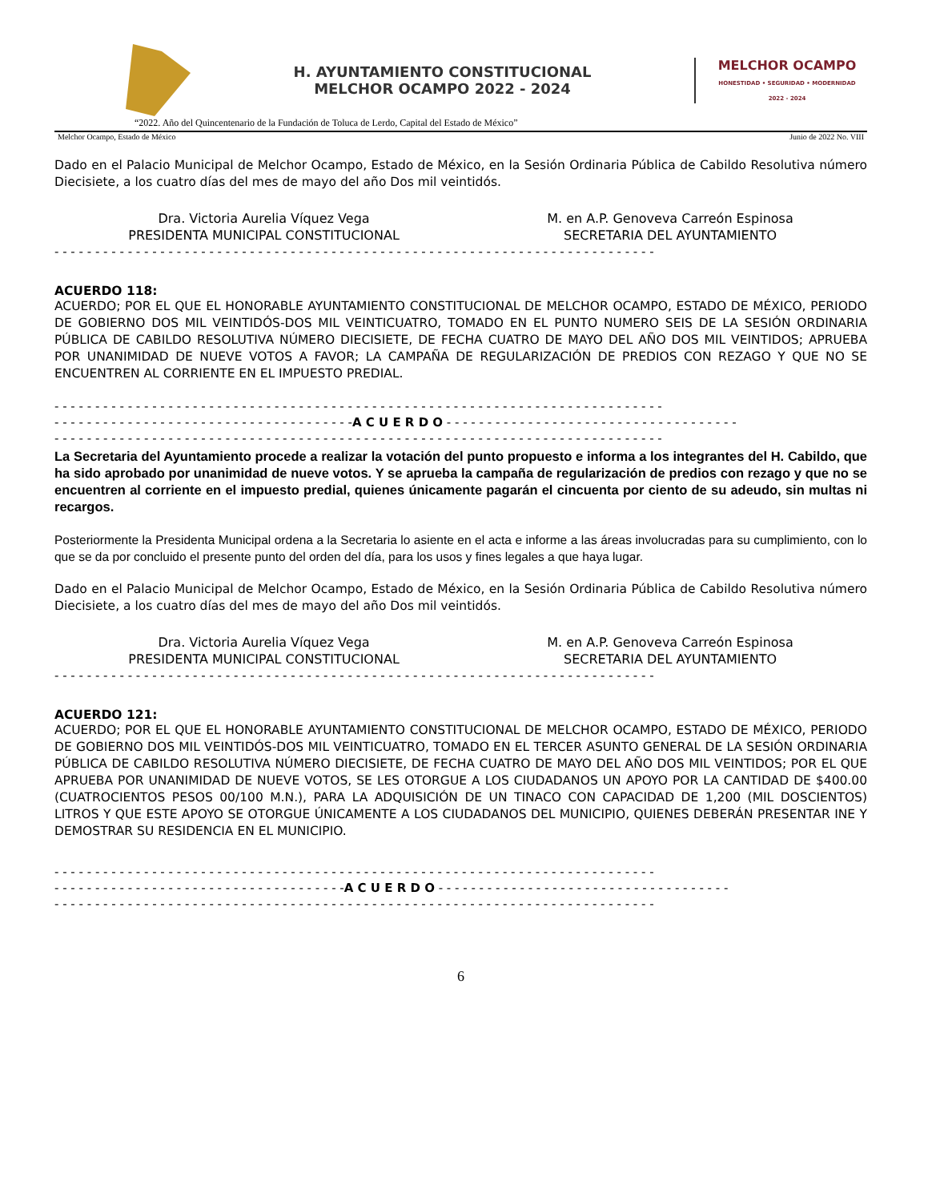H. AYUNTAMIENTO CONSTITUCIONAL
MELCHOR OCAMPO 2022 - 2024
MELCHOR OCAMPO
HONESTIDAD • SEGURIDAD • MODERNIDAD
2022 - 2024
“2022. Año del Quincentenario de la Fundación de Toluca de Lerdo, Capital del Estado de México”
Melchor Ocampo, Estado de México Junio de 2022 No. VIII
Dado en el Palacio Municipal de Melchor Ocampo, Estado de México, en la Sesión Ordinaria Pública de Cabildo Resolutiva número Diecisiete, a los cuatro días del mes de mayo del año Dos mil veintidós.
Dra. Victoria Aurelia Víquez Vega
PRESIDENTA MUNICIPAL CONSTITUCIONAL
M. en A.P. Genoveva Carreón Espinosa
SECRETARIA DEL AYUNTAMIENTO
- - - - - - - - - - - - - - - - - - - - - - - - - - - - - - - - - - - - - - - - - - - - - - - - - - - - - - - - - - - - - - - - - - - - - - - - - -
ACUERDO 118:
ACUERDO; POR EL QUE EL HONORABLE AYUNTAMIENTO CONSTITUCIONAL DE MELCHOR OCAMPO, ESTADO DE MÉXICO, PERIODO DE GOBIERNO DOS MIL VEINTIDÓS-DOS MIL VEINTICUATRO, TOMADO EN EL PUNTO NUMERO SEIS DE LA SESIÓN ORDINARIA PÚBLICA DE CABILDO RESOLUTIVA NÚMERO DIECISIETE, DE FECHA CUATRO DE MAYO DEL AÑO DOS MIL VEINTIDOS; APRUEBA POR UNANIMIDAD DE NUEVE VOTOS A FAVOR; LA CAMPAÑA DE REGULARIZACIÓN DE PREDIOS CON REZAGO Y QUE NO SE ENCUENTREN AL CORRIENTE EN EL IMPUESTO PREDIAL.
- - - - - - - - - - - - - - - - - - - - - - - - - - - - - - - - - - - - - - - - - - - - - - - - - - - - - - - - - - - - - - - - - - - - - - - - - - -
- - - - - - - - - - - - - - - - - - - - - - - - - - - - - - - - - - - - -A C U E R D O - - - - - - - - - - - - - - - - - - - - - - - - - - - - - - - - - - - -
- - - - - - - - - - - - - - - - - - - - - - - - - - - - - - - - - - - - - - - - - - - - - - - - - - - - - - - - - - - - - - - - - - - - - - - - - - -
La Secretaria del Ayuntamiento procede a realizar la votación del punto propuesto e informa a los integrantes del H. Cabildo, que ha sido aprobado por unanimidad de nueve votos. Y se aprueba la campaña de regularización de predios con rezago y que no se encuentren al corriente en el impuesto predial, quienes únicamente pagarán el cincuenta por ciento de su adeudo, sin multas ni recargos.
Posteriormente la Presidenta Municipal ordena a la Secretaria lo asiente en el acta e informe a las áreas involucradas para su cumplimiento, con lo que se da por concluido el presente punto del orden del día, para los usos y fines legales a que haya lugar.
Dado en el Palacio Municipal de Melchor Ocampo, Estado de México, en la Sesión Ordinaria Pública de Cabildo Resolutiva número Diecisiete, a los cuatro días del mes de mayo del año Dos mil veintidós.
Dra. Victoria Aurelia Víquez Vega
PRESIDENTA MUNICIPAL CONSTITUCIONAL
M. en A.P. Genoveva Carreón Espinosa
SECRETARIA DEL AYUNTAMIENTO
- - - - - - - - - - - - - - - - - - - - - - - - - - - - - - - - - - - - - - - - - - - - - - - - - - - - - - - - - - - - - - - - - - - - - - - - - -
ACUERDO 121:
ACUERDO; POR EL QUE EL HONORABLE AYUNTAMIENTO CONSTITUCIONAL DE MELCHOR OCAMPO, ESTADO DE MÉXICO, PERIODO DE GOBIERNO DOS MIL VEINTIDÓS-DOS MIL VEINTICUATRO, TOMADO EN EL TERCER ASUNTO GENERAL DE LA SESIÓN ORDINARIA PÚBLICA DE CABILDO RESOLUTIVA NÚMERO DIECISIETE, DE FECHA CUATRO DE MAYO DEL AÑO DOS MIL VEINTIDOS; POR EL QUE APRUEBA POR UNANIMIDAD DE NUEVE VOTOS, SE LES OTORGUE A LOS CIUDADANOS UN APOYO POR LA CANTIDAD DE $400.00 (CUATROCIENTOS PESOS 00/100 M.N.), PARA LA ADQUISICIÓN DE UN TINACO CON CAPACIDAD DE 1,200 (MIL DOSCIENTOS) LITROS Y QUE ESTE APOYO SE OTORGUE ÚNICAMENTE A LOS CIUDADANOS DEL MUNICIPIO, QUIENES DEBERÁN PRESENTAR INE Y DEMOSTRAR SU RESIDENCIA EN EL MUNICIPIO.
- - - - - - - - - - - - - - - - - - - - - - - - - - - - - - - - - - - - - - - - - - - - - - - - - - - - - - - - - - - - - - - - - - - - - - - - - -
- - - - - - - - - - - - - - - - - - - - - - - - - - - - - - - - - - - -A C U E R D O - - - - - - - - - - - - - - - - - - - - - - - - - - - - - - - - - - - -
- - - - - - - - - - - - - - - - - - - - - - - - - - - - - - - - - - - - - - - - - - - - - - - - - - - - - - - - - - - - - - - - - - - - - - - - - -
6